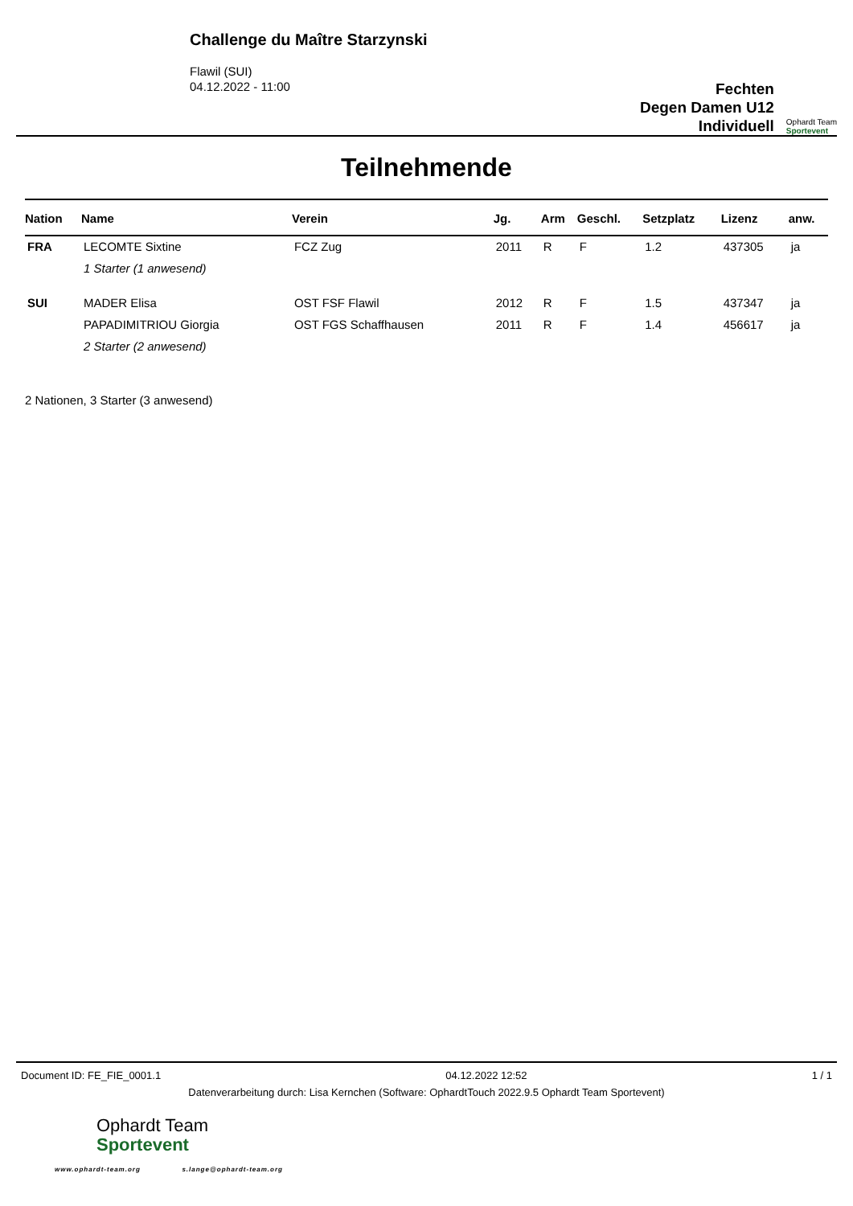Challenge du Maître Starzynski
Flawil (SUI)
04.12.2022 - 11:00
Fechten
Degen Damen U12
Individuell
Ophardt Team
Sportevent
Teilnehmende
| Nation | Name | Verein | Jg. | Arm | Geschl. | Setzplatz | Lizenz | anw. |
| --- | --- | --- | --- | --- | --- | --- | --- | --- |
| FRA | LECOMTE Sixtine | FCZ Zug | 2011 | R | F | 1.2 | 437305 | ja |
| | 1 Starter (1 anwesend) | | | | | | | |
| SUI | MADER Elisa | OST FSF Flawil | 2012 | R | F | 1.5 | 437347 | ja |
| | PAPADIMITRIOU Giorgia | OST FGS Schaffhausen | 2011 | R | F | 1.4 | 456617 | ja |
| | 2 Starter (2 anwesend) | | | | | | | |
2 Nationen, 3 Starter (3 anwesend)
Document ID: FE_FIE_0001.1 04.12.2022 12:52 1 / 1
Datenverarbeitung durch: Lisa Kernchen (Software: OphardtTouch 2022.9.5 Ophardt Team Sportevent)
Ophardt Team
Sportevent
www.ophardt-team.org s.lange@ophardt-team.org